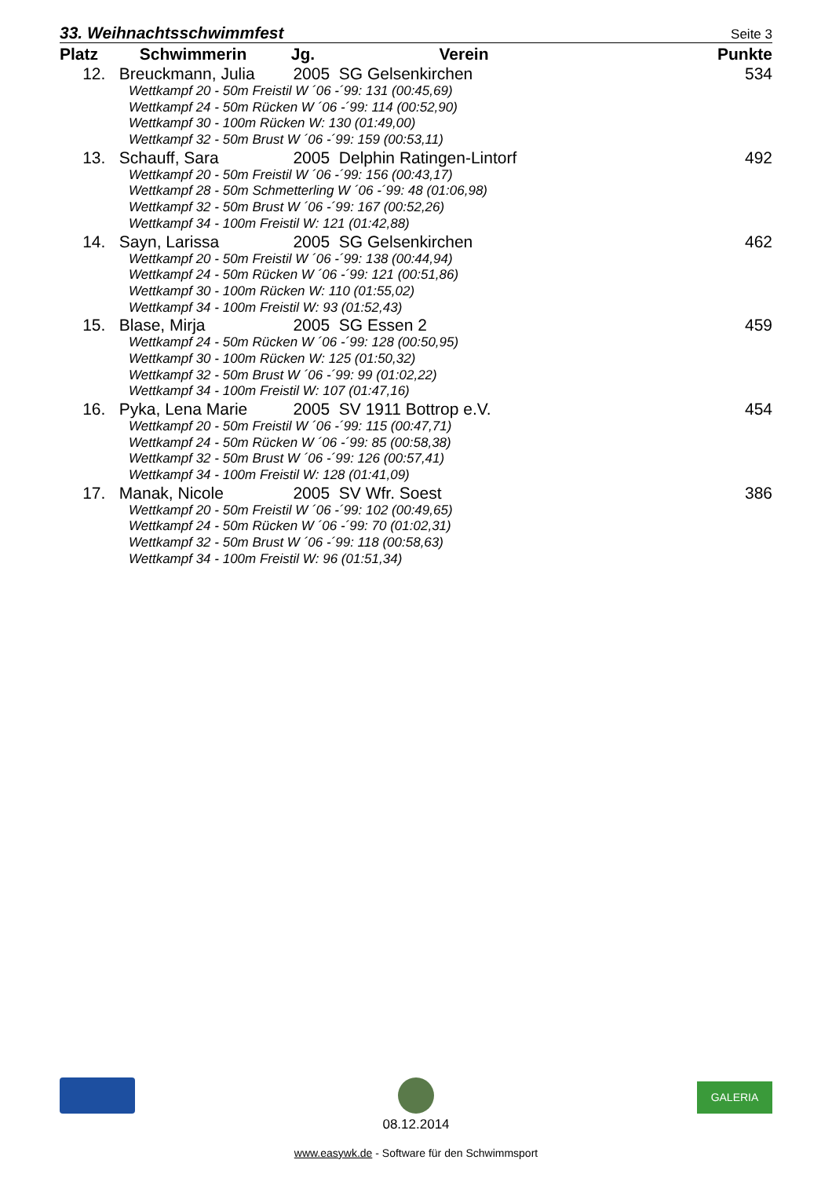33. Weihnachtsschwimmfest Seite 3
| Platz | Schwimmerin | Jg. | Verein | Punkte |
| --- | --- | --- | --- | --- |
| 12. | Breuckmann, Julia | 2005 | SG Gelsenkirchen | 534 |
| Wettkampf 20 - 50m Freistil W ´06 -´99: 131 (00:45,69) | | | | |
| Wettkampf 24 - 50m Rücken W ´06 -´99: 114 (00:52,90) | | | | |
| Wettkampf 30 - 100m Rücken W: 130 (01:49,00) | | | | |
| Wettkampf 32 - 50m Brust W ´06 -´99: 159 (00:53,11) | | | | |
| 13. | Schauff, Sara | 2005 | Delphin Ratingen-Lintorf | 492 |
| Wettkampf 20 - 50m Freistil W ´06 -´99: 156 (00:43,17) | | | | |
| Wettkampf 28 - 50m Schmetterling W ´06 -´99: 48 (01:06,98) | | | | |
| Wettkampf 32 - 50m Brust W ´06 -´99: 167 (00:52,26) | | | | |
| Wettkampf 34 - 100m Freistil W: 121 (01:42,88) | | | | |
| 14. | Sayn, Larissa | 2005 | SG Gelsenkirchen | 462 |
| Wettkampf 20 - 50m Freistil W ´06 -´99: 138 (00:44,94) | | | | |
| Wettkampf 24 - 50m Rücken W ´06 -´99: 121 (00:51,86) | | | | |
| Wettkampf 30 - 100m Rücken W: 110 (01:55,02) | | | | |
| Wettkampf 34 - 100m Freistil W: 93 (01:52,43) | | | | |
| 15. | Blase, Mirja | 2005 | SG Essen 2 | 459 |
| Wettkampf 24 - 50m Rücken W ´06 -´99: 128 (00:50,95) | | | | |
| Wettkampf 30 - 100m Rücken W: 125 (01:50,32) | | | | |
| Wettkampf 32 - 50m Brust W ´06 -´99: 99 (01:02,22) | | | | |
| Wettkampf 34 - 100m Freistil W: 107 (01:47,16) | | | | |
| 16. | Pyka, Lena Marie | 2005 | SV 1911 Bottrop e.V. | 454 |
| Wettkampf 20 - 50m Freistil W ´06 -´99: 115 (00:47,71) | | | | |
| Wettkampf 24 - 50m Rücken W ´06 -´99: 85 (00:58,38) | | | | |
| Wettkampf 32 - 50m Brust W ´06 -´99: 126 (00:57,41) | | | | |
| Wettkampf 34 - 100m Freistil W: 128 (01:41,09) | | | | |
| 17. | Manak, Nicole | 2005 | SV Wfr. Soest | 386 |
| Wettkampf 20 - 50m Freistil W ´06 -´99: 102 (00:49,65) | | | | |
| Wettkampf 24 - 50m Rücken W ´06 -´99: 70 (01:02,31) | | | | |
| Wettkampf 32 - 50m Brust W ´06 -´99: 118 (00:58,63) | | | | |
| Wettkampf 34 - 100m Freistil W: 96 (01:51,34) | | | | |
GALERIA
08.12.2014
www.easywk.de - Software für den Schwimmsport